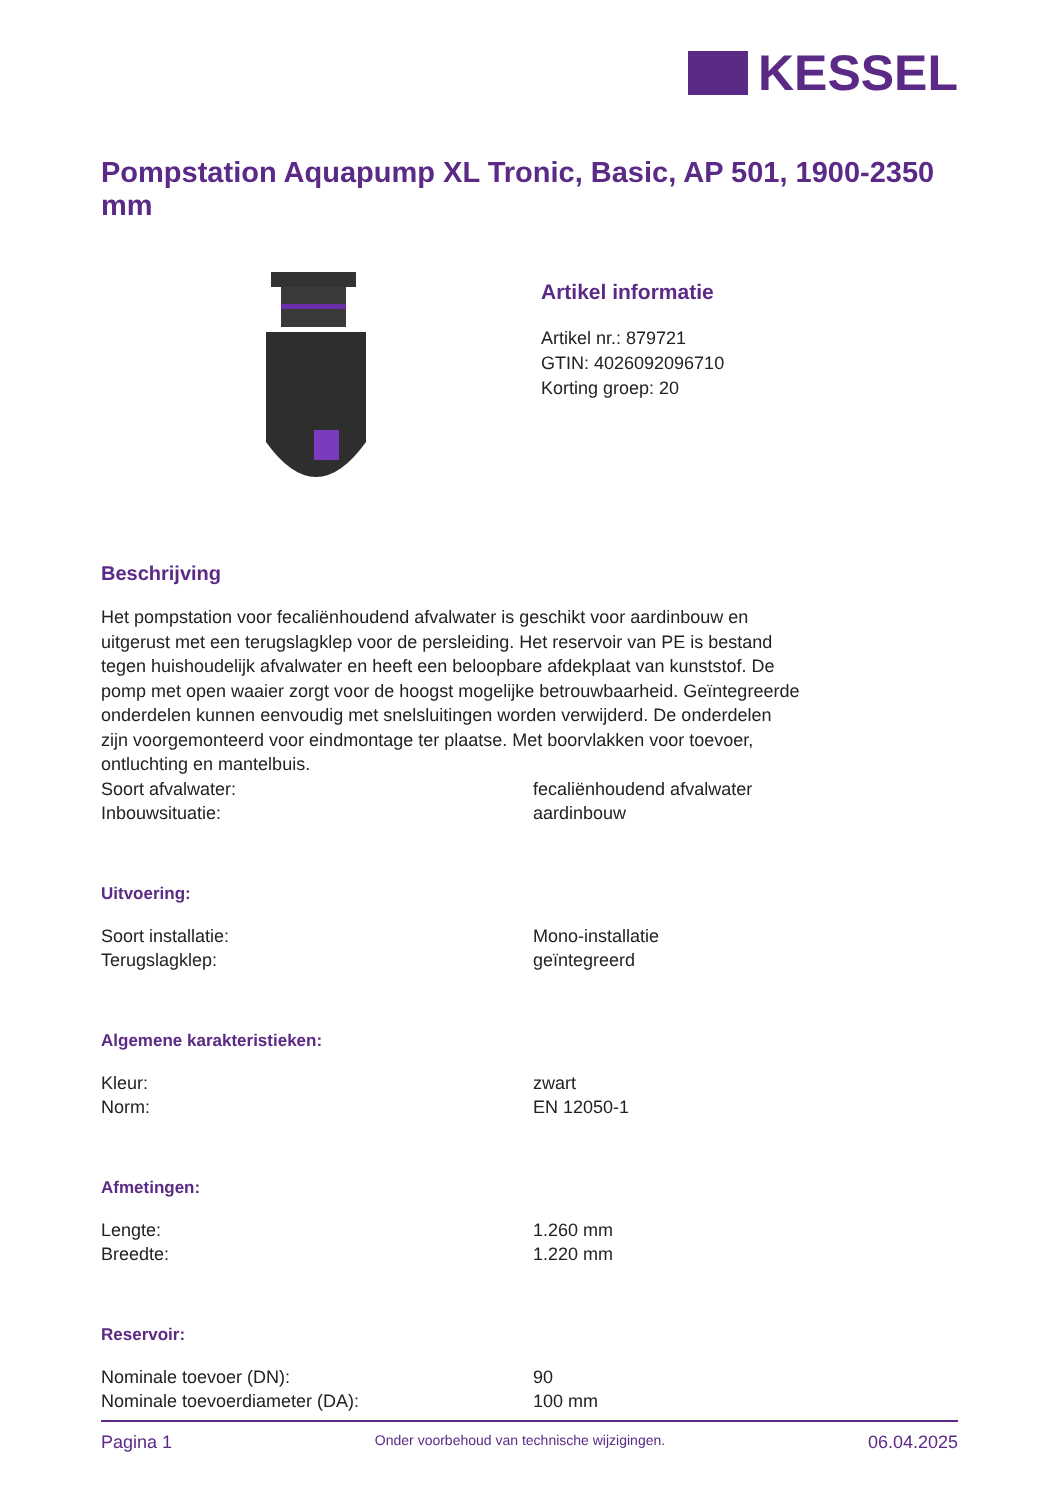KESSEL
Pompstation Aquapump XL Tronic, Basic, AP 501, 1900-2350 mm
Artikel informatie
Artikel nr.: 879721
GTIN: 4026092096710
Korting groep: 20
Beschrijving
Het pompstation voor fecaliënhoudend afvalwater is geschikt voor aardinbouw en uitgerust met een terugslagklep voor de persleiding. Het reservoir van PE is bestand tegen huishoudelijk afvalwater en heeft een beloopbare afdekplaat van kunststof. De pomp met open waaier zorgt voor de hoogst mogelijke betrouwbaarheid. Geïntegreerde onderdelen kunnen eenvoudig met snelsluitingen worden verwijderd. De onderdelen zijn voorgemonteerd voor eindmontage ter plaatse. Met boorvlakken voor toevoer, ontluchting en mantelbuis.
| Soort afvalwater: | fecaliënhoudend afvalwater |
| Inbouwsituatie: | aardinbouw |
Uitvoering:
| Soort installatie: | Mono-installatie |
| Terugslagklep: | geïntegreerd |
Algemene karakteristieken:
| Kleur: | zwart |
| Norm: | EN 12050-1 |
Afmetingen:
| Lengte: | 1.260 mm |
| Breedte: | 1.220 mm |
Reservoir:
| Nominale toevoer (DN): | 90 |
| Nominale toevoerdiameter (DA): | 100 mm |
Pagina 1 Onder voorbehoud van technische wijzigingen. 06.04.2025